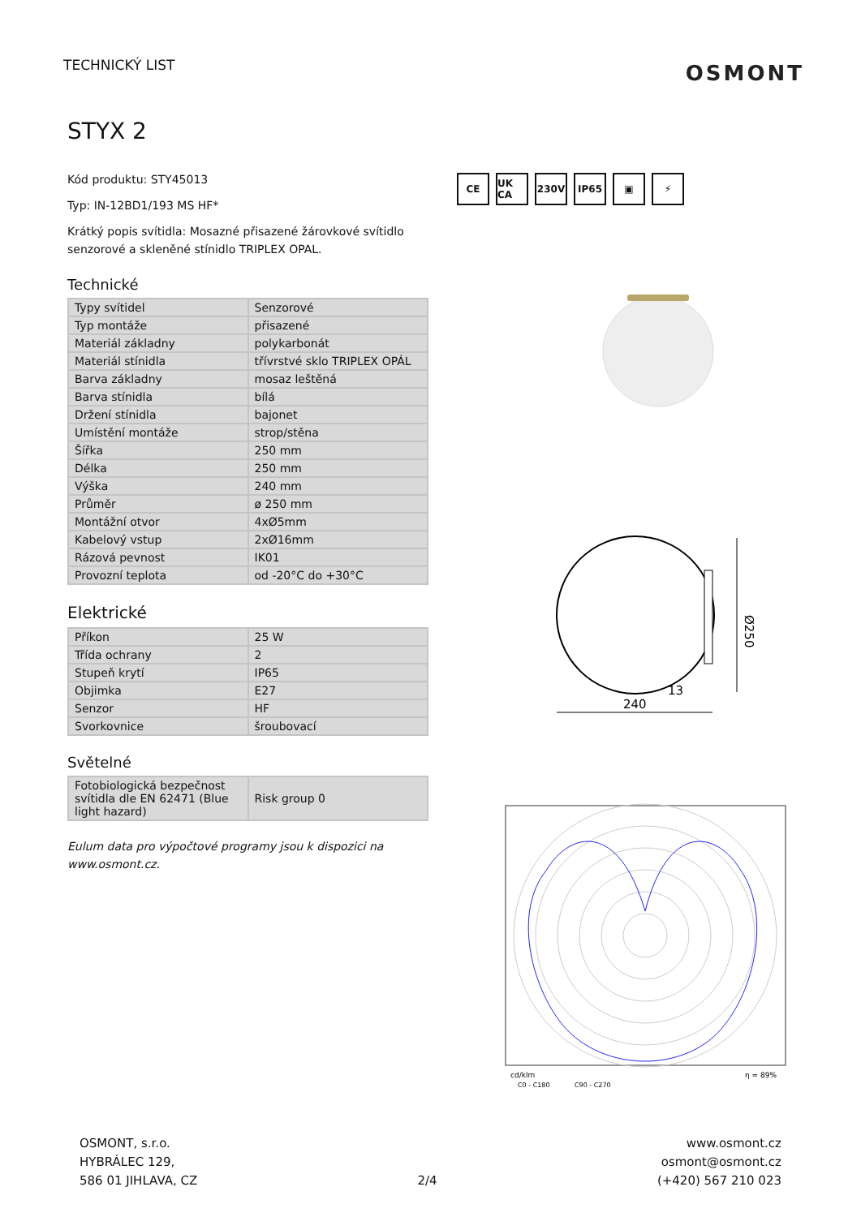TECHNICKÝ LIST
OSMONT
STYX 2
Kód produktu: STY45013
Typ: IN-12BD1/193 MS HF*
Krátký popis svítidla: Mosazné přisazené žárovkové svítidlo senzorové a skleněné stínidlo TRIPLEX OPAL.
Technické
| Typy svítidel | Senzorové |
| Typ montáže | přisazené |
| Materiál základny | polykarbonát |
| Materiál stínidla | třívrstvé sklo TRIPLEX OPÁL |
| Barva základny | mosaz leštěná |
| Barva stínidla | bílá |
| Držení stínidla | bajonet |
| Umístění montáže | strop/stěna |
| Šířka | 250 mm |
| Délka | 250 mm |
| Výška | 240 mm |
| Průměr | ø 250 mm |
| Montážní otvor | 4xØ5mm |
| Kabelový vstup | 2xØ16mm |
| Rázová pevnost | IK01 |
| Provozní teplota | od -20°C do +30°C |
Elektrické
| Příkon | 25 W |
| Třída ochrany | 2 |
| Stupeň krytí | IP65 |
| Objimka | E27 |
| Senzor | HF |
| Svorkovnice | šroubovací |
Světelné
| Fotobiologická bezpečnost svítidla dle EN 62471 (Blue light hazard) | Risk group 0 |
Eulum data pro výpočtové programy jsou k dispozici na www.osmont.cz.
CE UK CA 230V IP65 ▣ ⚡
Ø250
240
13
cd/klm
C0 - C180
C90 - C270
η = 89%
OSMONT, s.r.o.
HYBRÁLEC 129,
586 01 JIHLAVA, CZ
2/4
www.osmont.cz
osmont@osmont.cz
(+420) 567 210 023